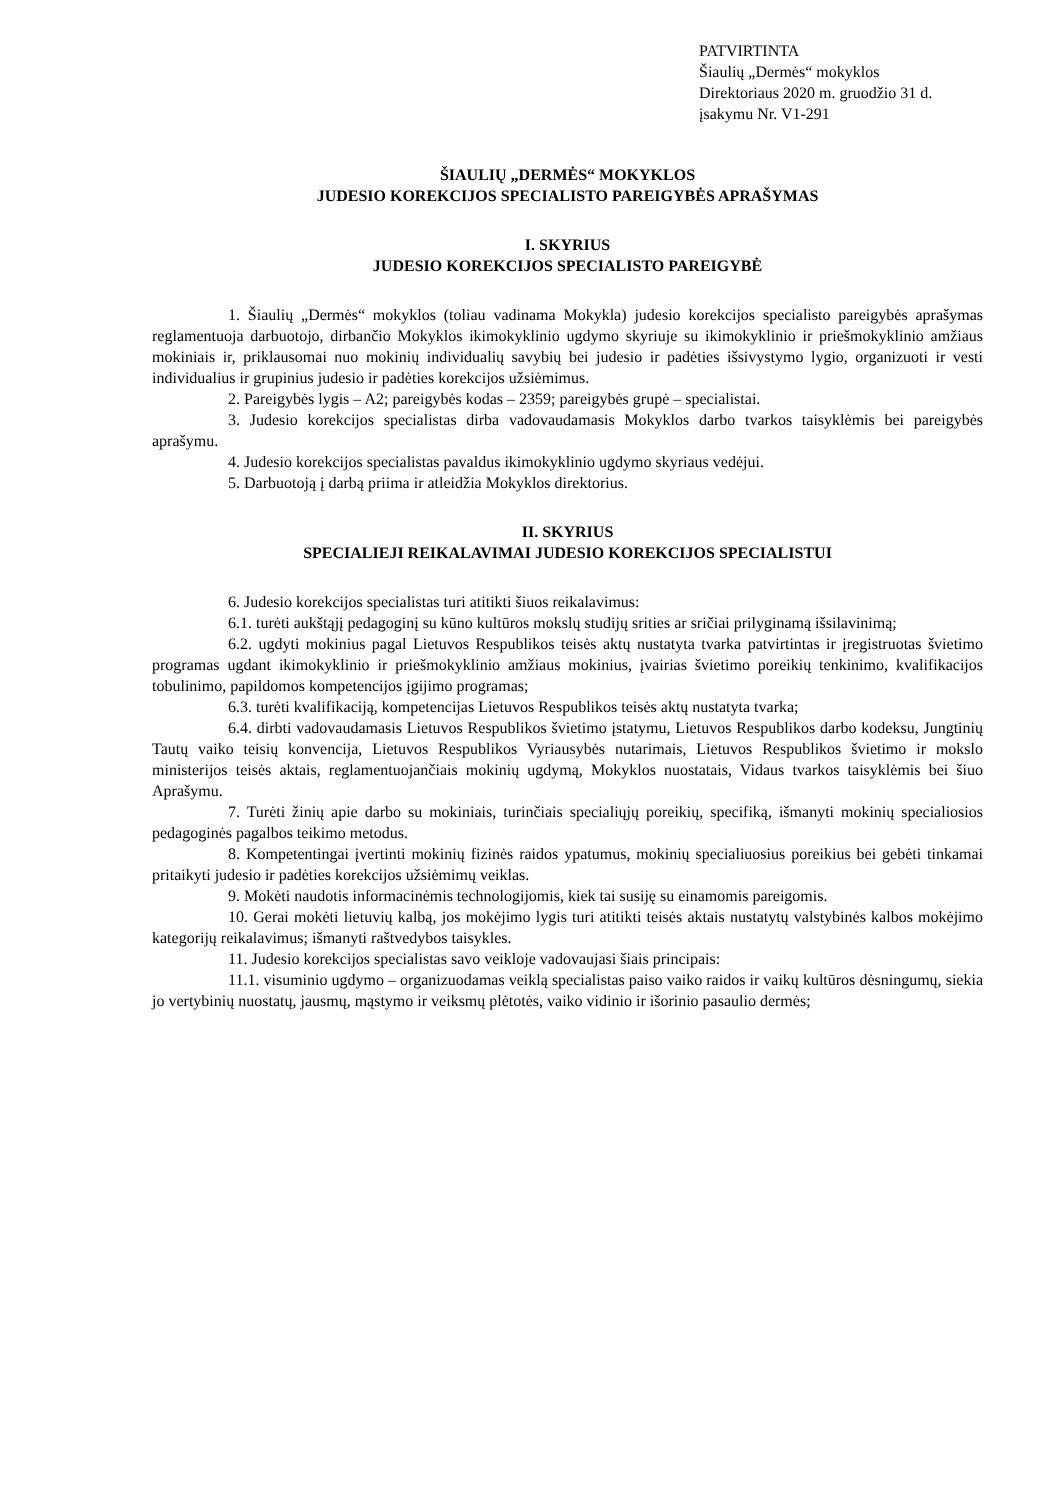PATVIRTINTA
Šiaulių „Dermės“ mokyklos
Direktoriaus 2020 m. gruodžio 31 d.
įsakymu Nr. V1-291
ŠIAULIŲ „DERMĖS“ MOKYKLOS
JUDESIO KOREKCIJOS SPECIALISTO PAREIGYBĖS APRAŠYMAS
I. SKYRIUS
JUDESIO KOREKCIJOS SPECIALISTO PAREIGYBĖ
1. Šiaulių „Dermės“ mokyklos (toliau vadinama Mokykla) judesio korekcijos specialisto pareigybės aprašymas reglamentuoja darbuotojo, dirbančio Mokyklos ikimokyklinio ugdymo skyriuje su ikimokyklinio ir priešmokyklinio amžiaus mokiniais ir, priklausomai nuo mokinių individualių savybių bei judesio ir padėties išsivystymo lygio, organizuoti ir vesti individualius ir grupinius judesio ir padėties korekcijos užsiėmimus.
2. Pareigybės lygis – A2; pareigybės kodas – 2359; pareigybės grupė – specialistai.
3. Judesio korekcijos specialistas dirba vadovaudamasis Mokyklos darbo tvarkos taisyklėmis bei pareigybės aprašymu.
4. Judesio korekcijos specialistas pavaldus ikimokyklinio ugdymo skyriaus vedėjui.
5. Darbuotoją į darbą priima ir atleidžia Mokyklos direktorius.
II. SKYRIUS
SPECIALIEJI REIKALAVIMAI JUDESIO KOREKCIJOS SPECIALISTUI
6. Judesio korekcijos specialistas turi atitikti šiuos reikalavimus:
6.1. turėti aukštąjį pedagoginį su kūno kultūros mokslų studijų srities ar sričiai prilyginamą išsilavinimą;
6.2. ugdyti mokinius pagal Lietuvos Respublikos teisės aktų nustatyta tvarka patvirtintas ir įregistruotas švietimo programas ugdant ikimokyklinio ir priešmokyklinio amžiaus mokinius, įvairias švietimo poreikių tenkinimo, kvalifikacijos tobulinimo, papildomos kompetencijos įgijimo programas;
6.3. turėti kvalifikaciją, kompetencijas Lietuvos Respublikos teisės aktų nustatyta tvarka;
6.4. dirbti vadovaudamasis Lietuvos Respublikos švietimo įstatymu, Lietuvos Respublikos darbo kodeksu, Jungtinių Tautų vaiko teisių konvencija, Lietuvos Respublikos Vyriausybės nutarimais, Lietuvos Respublikos švietimo ir mokslo ministerijos teisės aktais, reglamentuojančiais mokinių ugdymą, Mokyklos nuostatais, Vidaus tvarkos taisyklėmis bei šiuo Aprašymu.
7. Turėti žinių apie darbo su mokiniais, turinčiais specialiųjų poreikių, specifiką, išmanyti mokinių specialiosios pedagoginės pagalbos teikimo metodus.
8. Kompetentingai įvertinti mokinių fizinės raidos ypatumus, mokinių specialiuosius poreikius bei gebėti tinkamai pritaikyti judesio ir padėties korekcijos užsiėmimų veiklas.
9. Mokėti naudotis informacinėmis technologijomis, kiek tai susiję su einamomis pareigomis.
10. Gerai mokėti lietuvių kalbą, jos mokėjimo lygis turi atitikti teisės aktais nustatytų valstybinės kalbos mokėjimo kategorijų reikalavimus; išmanyti raštvedybos taisykles.
11. Judesio korekcijos specialistas savo veikloje vadovaujasi šiais principais:
11.1. visuminio ugdymo – organizuodamas veiklą specialistas paiso vaiko raidos ir vaikų kultūros dėsningumų, siekia jo vertybinių nuostatų, jausmų, mąstymo ir veiksmų plėtotės, vaiko vidinio ir išorinio pasaulio dermės;